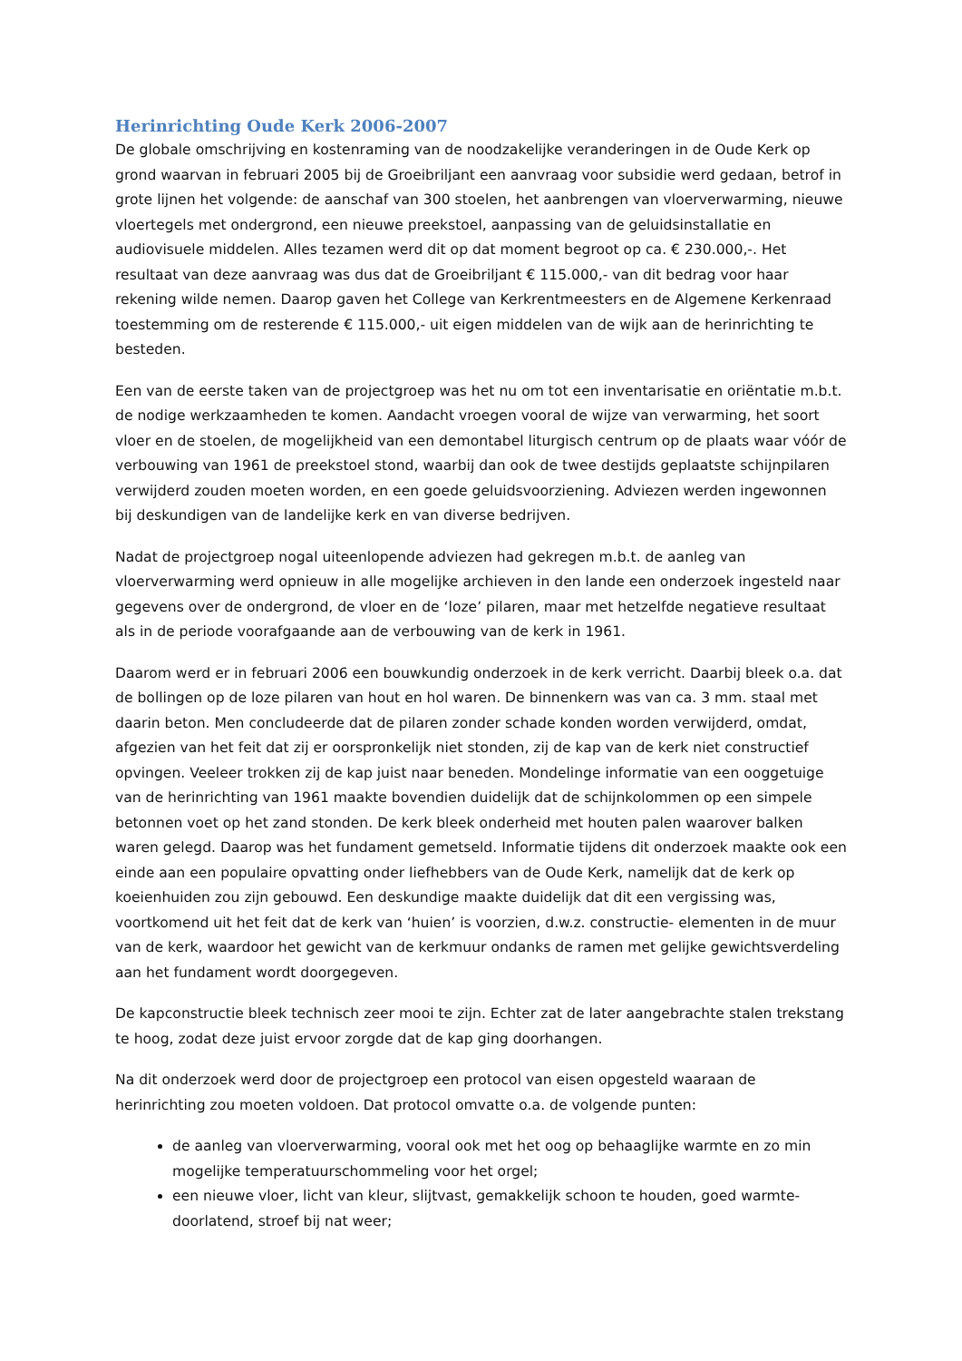Herinrichting Oude Kerk 2006-2007
De globale omschrijving en kostenraming van de noodzakelijke veranderingen in de Oude Kerk op grond waarvan in februari 2005 bij de Groeibriljant een aanvraag voor subsidie werd gedaan, betrof in grote lijnen het volgende: de aanschaf van 300 stoelen, het aanbrengen van vloerverwarming, nieuwe vloertegels met ondergrond, een nieuwe preekstoel, aanpassing van de geluidsinstallatie en audiovisuele middelen. Alles tezamen werd dit op dat moment begroot op ca. € 230.000,-. Het resultaat van deze aanvraag was dus dat de Groeibriljant € 115.000,- van dit bedrag voor haar rekening wilde nemen. Daarop gaven het College van Kerkrentmeesters en de Algemene Kerkenraad toestemming om de resterende € 115.000,- uit eigen middelen van de wijk aan de herinrichting te besteden.
Een van de eerste taken van de projectgroep was het nu om tot een inventarisatie en oriëntatie m.b.t. de nodige werkzaamheden te komen. Aandacht vroegen vooral de wijze van verwarming, het soort vloer en de stoelen, de mogelijkheid van een demontabel liturgisch centrum op de plaats waar vóór de verbouwing van 1961 de preekstoel stond, waarbij dan ook de twee destijds geplaatste schijnpilaren verwijderd zouden moeten worden, en een goede geluidsvoorziening. Adviezen werden ingewonnen bij deskundigen van de landelijke kerk en van diverse bedrijven.
Nadat de projectgroep nogal uiteenlopende adviezen had gekregen m.b.t. de aanleg van vloerverwarming werd opnieuw in alle mogelijke archieven in den lande een onderzoek ingesteld naar gegevens over de ondergrond, de vloer en de ‘loze’ pilaren, maar met hetzelfde negatieve resultaat als in de periode voorafgaande aan de verbouwing van de kerk in 1961.
Daarom werd er in februari 2006 een bouwkundig onderzoek in de kerk verricht. Daarbij bleek o.a. dat de bollingen op de loze pilaren van hout en hol waren. De binnenkern was van ca. 3 mm. staal met daarin beton. Men concludeerde dat de pilaren zonder schade konden worden verwijderd, omdat, afgezien van het feit dat zij er oorspronkelijk niet stonden, zij de kap van de kerk niet constructief opvingen. Veeleer trokken zij de kap juist naar beneden. Mondelinge informatie van een ooggetuige van de herinrichting van 1961 maakte bovendien duidelijk dat de schijnkolommen op een simpele betonnen voet op het zand stonden. De kerk bleek onderheid met houten palen waarover balken waren gelegd. Daarop was het fundament gemetseld. Informatie tijdens dit onderzoek maakte ook een einde aan een populaire opvatting onder liefhebbers van de Oude Kerk, namelijk dat de kerk op koeienhuiden zou zijn gebouwd. Een deskundige maakte duidelijk dat dit een vergissing was, voortkomend uit het feit dat de kerk van ‘huien’ is voorzien, d.w.z. constructie- elementen in de muur van de kerk, waardoor het gewicht van de kerkmuur ondanks de ramen met gelijke gewichtsverdeling aan het fundament wordt doorgegeven.
De kapconstructie bleek technisch zeer mooi te zijn. Echter zat de later aangebrachte stalen trekstang te hoog, zodat deze juist ervoor zorgde dat de kap ging doorhangen.
Na dit onderzoek werd door de projectgroep een protocol van eisen opgesteld waaraan de herinrichting zou moeten voldoen. Dat protocol omvatte o.a. de volgende punten:
de aanleg van vloerverwarming, vooral ook met het oog op behaaglijke warmte en zo min mogelijke temperatuurschommeling voor het orgel;
een nieuwe vloer, licht van kleur, slijtvast, gemakkelijk schoon te houden, goed warmte-doorlatend, stroef bij nat weer;